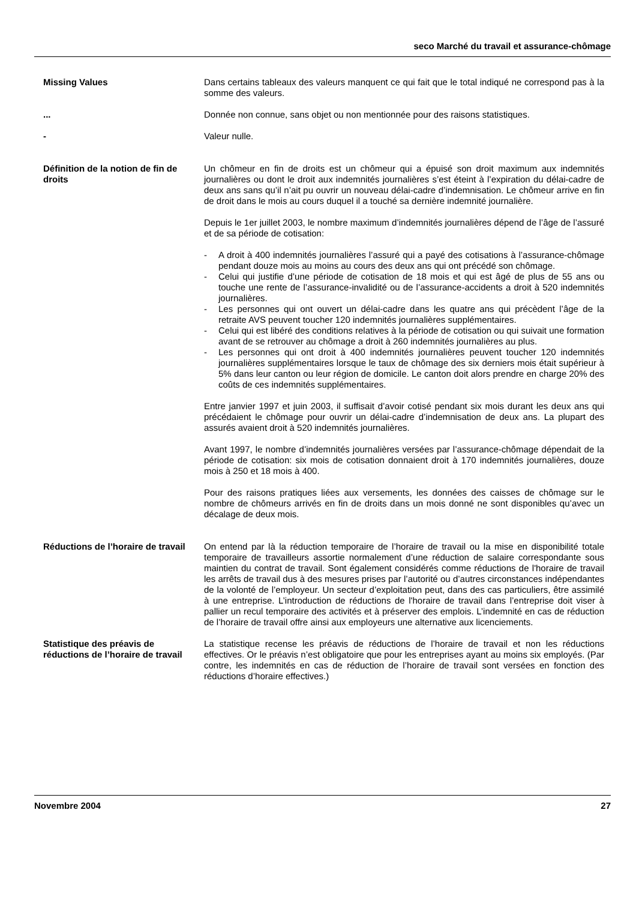seco Marché du travail et assurance-chômage
Missing Values Dans certains tableaux des valeurs manquent ce qui fait que le total indiqué ne correspond pas à la somme des valeurs.
... Donnée non connue, sans objet ou non mentionnée pour des raisons statistiques.
- Valeur nulle.
Définition de la notion de fin de droits
Un chômeur en fin de droits est un chômeur qui a épuisé son droit maximum aux indemnités journalières ou dont le droit aux indemnités journalières s’est éteint à l’expiration du délai-cadre de deux ans sans qu’il n’ait pu ouvrir un nouveau délai-cadre d’indemnisation. Le chômeur arrive en fin de droit dans le mois au cours duquel il a touché sa dernière indemnité journalière.
Depuis le 1er juillet 2003, le nombre maximum d’indemnités journalières dépend de l’âge de l’assuré et de sa période de cotisation:
- A droit à 400 indemnités journalières l’assuré qui a payé des cotisations à l’assurance-chômage pendant douze mois au moins au cours des deux ans qui ont précédé son chômage.
- Celui qui justifie d’une période de cotisation de 18 mois et qui est âgé de plus de 55 ans ou touche une rente de l’assurance-invalidité ou de l’assurance-accidents a droit à 520 indemnités journalières.
- Les personnes qui ont ouvert un délai-cadre dans les quatre ans qui précèdent l’âge de la retraite AVS peuvent toucher 120 indemnités journalières supplémentaires.
- Celui qui est libéré des conditions relatives à la période de cotisation ou qui suivait une formation avant de se retrouver au chômage a droit à 260 indemnités journalières au plus.
- Les personnes qui ont droit à 400 indemnités journalières peuvent toucher 120 indemnités journalières supplémentaires lorsque le taux de chômage des six derniers mois était supérieur à 5% dans leur canton ou leur région de domicile. Le canton doit alors prendre en charge 20% des coûts de ces indemnités supplémentaires.
Entre janvier 1997 et juin 2003, il suffisait d’avoir cotisé pendant six mois durant les deux ans qui précédaient le chômage pour ouvrir un délai-cadre d’indemnisation de deux ans. La plupart des assurés avaient droit à 520 indemnités journalières.
Avant 1997, le nombre d’indemnités journalières versées par l’assurance-chômage dépendait de la période de cotisation: six mois de cotisation donnaient droit à 170 indemnités journalières, douze mois à 250 et 18 mois à 400.
Pour des raisons pratiques liées aux versements, les données des caisses de chômage sur le nombre de chômeurs arrivés en fin de droits dans un mois donné ne sont disponibles qu’avec un décalage de deux mois.
Réductions de l’horaire de travail
On entend par là la réduction temporaire de l’horaire de travail ou la mise en disponibilité totale temporaire de travailleurs assortie normalement d’une réduction de salaire correspondante sous maintien du contrat de travail. Sont également considérés comme réductions de l'horaire de travail les arrêts de travail dus à des mesures prises par l’autorité ou d’autres circonstances indépendantes de la volonté de l’employeur. Un secteur d’exploitation peut, dans des cas particuliers, être assimilé à une entreprise. L’introduction de réductions de l'horaire de travail dans l’entreprise doit viser à pallier un recul temporaire des activités et à préserver des emplois. L’indemnité en cas de réduction de l’horaire de travail offre ainsi aux employeurs une alternative aux licenciements.
Statistique des préavis de réductions de l’horaire de travail
La statistique recense les préavis de réductions de l’horaire de travail et non les réductions effectives. Or le préavis n’est obligatoire que pour les entreprises ayant au moins six employés. (Par contre, les indemnités en cas de réduction de l’horaire de travail sont versées en fonction des réductions d’horaire effectives.)
Novembre 2004 27